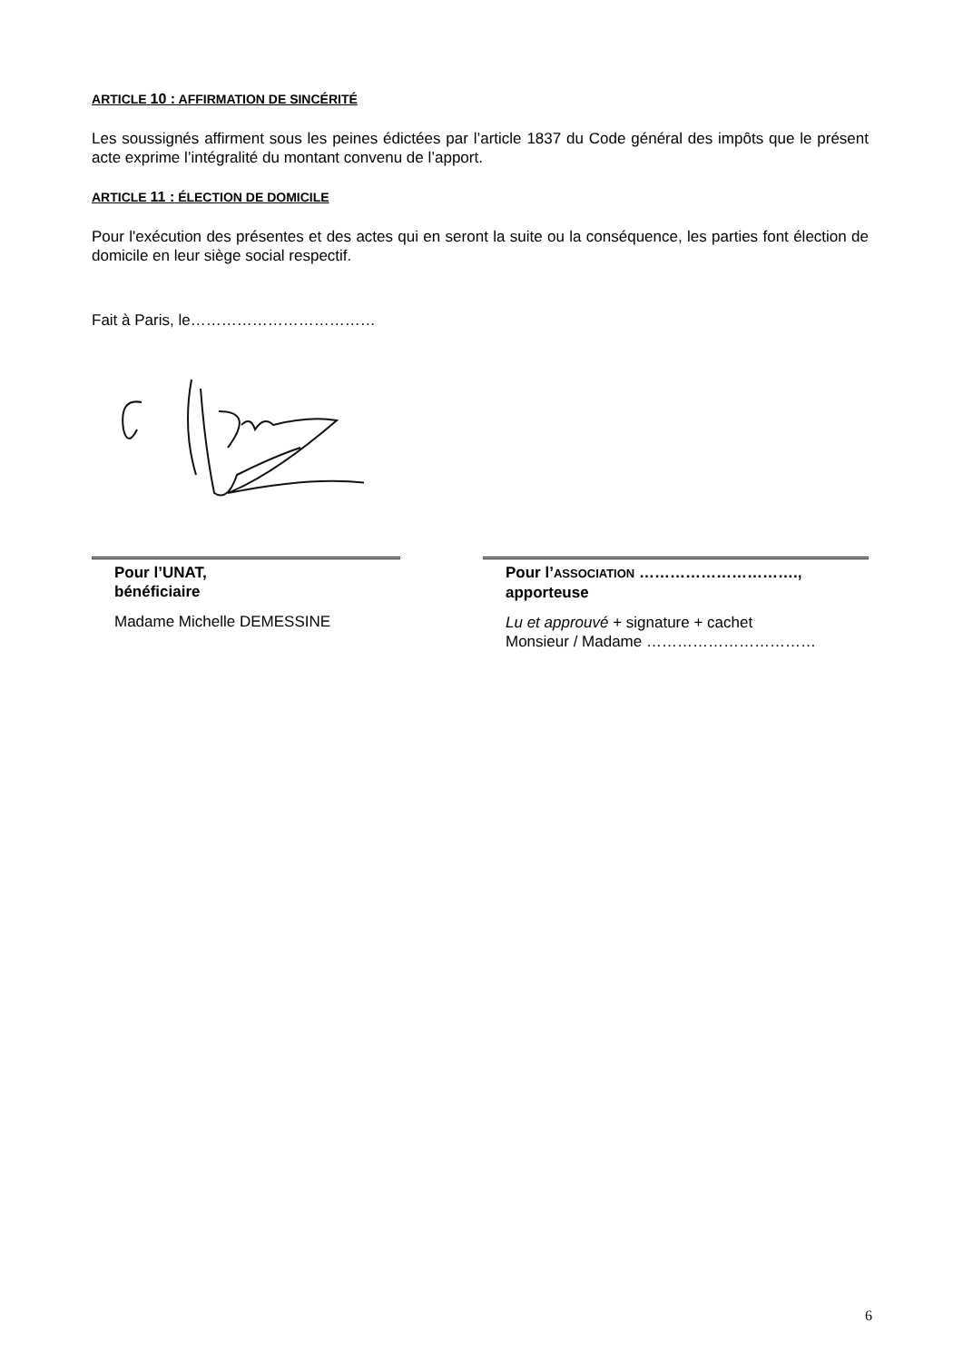ARTICLE 10 : AFFIRMATION DE SINCÉRITÉ
Les soussignés affirment sous les peines édictées par l’article 1837 du Code général des impôts que le présent acte exprime l’intégralité du montant convenu de l’apport.
ARTICLE 11 : ÉLECTION DE DOMICILE
Pour l'exécution des présentes et des actes qui en seront la suite ou la conséquence, les parties font élection de domicile en leur siège social respectif.
Fait à Paris, le………………………………
Pour l’UNAT,
bénéficiaire
Madame Michelle DEMESSINE
Pour l’ASSOCIATION ………………………….,
apporteuse
Lu et approuvé + signature + cachet
Monsieur / Madame ……………………………
6